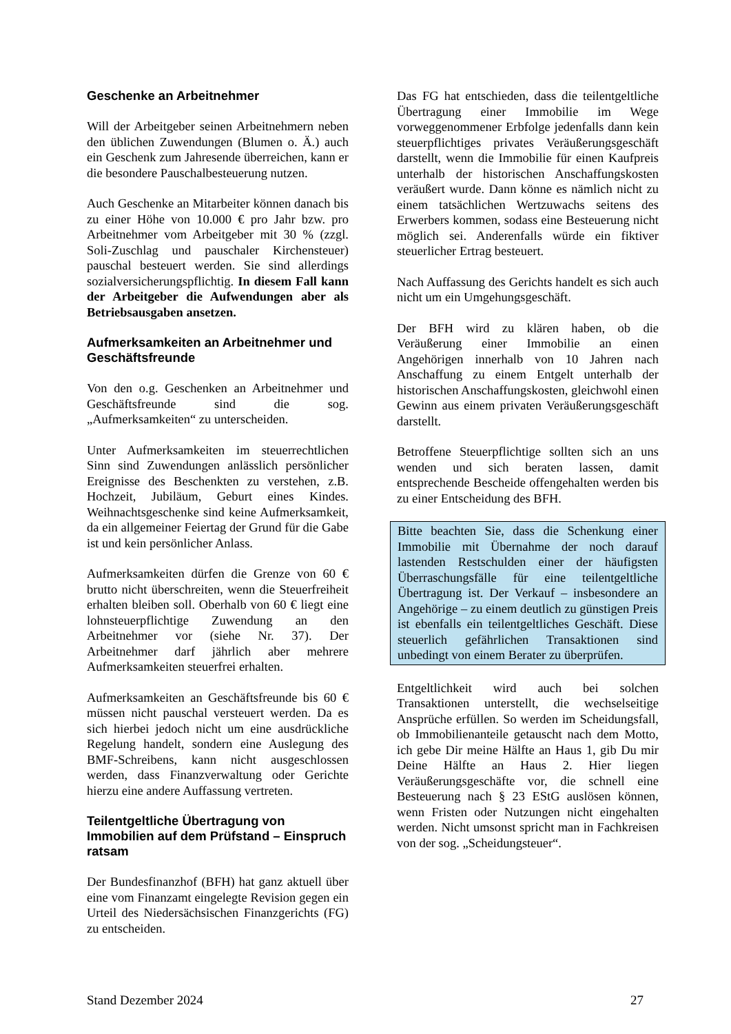Geschenke an Arbeitnehmer
Will der Arbeitgeber seinen Arbeitnehmern neben den üblichen Zuwendungen (Blumen o. Ä.) auch ein Geschenk zum Jahresende überreichen, kann er die besondere Pauschalbesteuerung nutzen.
Auch Geschenke an Mitarbeiter können danach bis zu einer Höhe von 10.000 € pro Jahr bzw. pro Arbeitnehmer vom Arbeitgeber mit 30 % (zzgl. Soli-Zuschlag und pauschaler Kirchensteuer) pauschal besteuert werden. Sie sind allerdings sozialversicherungspflichtig. In diesem Fall kann der Arbeitgeber die Aufwendungen aber als Betriebsausgaben ansetzen.
Aufmerksamkeiten an Arbeitnehmer und Geschäftsfreunde
Von den o.g. Geschenken an Arbeitnehmer und Geschäftsfreunde sind die sog. „Aufmerksamkeiten“ zu unterscheiden.
Unter Aufmerksamkeiten im steuerrechtlichen Sinn sind Zuwendungen anlässlich persönlicher Ereignisse des Beschenkten zu verstehen, z.B. Hochzeit, Jubiläum, Geburt eines Kindes. Weihnachtsgeschenke sind keine Aufmerksamkeit, da ein allgemeiner Feiertag der Grund für die Gabe ist und kein persönlicher Anlass.
Aufmerksamkeiten dürfen die Grenze von 60 € brutto nicht überschreiten, wenn die Steuerfreiheit erhalten bleiben soll. Oberhalb von 60 € liegt eine lohnsteuerpflichtige Zuwendung an den Arbeitnehmer vor (siehe Nr. 37). Der Arbeitnehmer darf jährlich aber mehrere Aufmerksamkeiten steuerfrei erhalten.
Aufmerksamkeiten an Geschäftsfreunde bis 60 € müssen nicht pauschal versteuert werden. Da es sich hierbei jedoch nicht um eine ausdrückliche Regelung handelt, sondern eine Auslegung des BMF-Schreibens, kann nicht ausgeschlossen werden, dass Finanzverwaltung oder Gerichte hierzu eine andere Auffassung vertreten.
Teilentgeltliche Übertragung von Immobilien auf dem Prüfstand – Einspruch ratsam
Der Bundesfinanzhof (BFH) hat ganz aktuell über eine vom Finanzamt eingelegte Revision gegen ein Urteil des Niedersächsischen Finanzgerichts (FG) zu entscheiden.
Das FG hat entschieden, dass die teilentgeltliche Übertragung einer Immobilie im Wege vorweggenommener Erbfolge jedenfalls dann kein steuerpflichtiges privates Veräußerungsgeschäft darstellt, wenn die Immobilie für einen Kaufpreis unterhalb der historischen Anschaffungskosten veräußert wurde. Dann könne es nämlich nicht zu einem tatsächlichen Wertzuwachs seitens des Erwerbers kommen, sodass eine Besteuerung nicht möglich sei. Anderenfalls würde ein fiktiver steuerlicher Ertrag besteuert.
Nach Auffassung des Gerichts handelt es sich auch nicht um ein Umgehungsgeschäft.
Der BFH wird zu klären haben, ob die Veräußerung einer Immobilie an einen Angehörigen innerhalb von 10 Jahren nach Anschaffung zu einem Entgelt unterhalb der historischen Anschaffungskosten, gleichwohl einen Gewinn aus einem privaten Veräußerungsgeschäft darstellt.
Betroffene Steuerpflichtige sollten sich an uns wenden und sich beraten lassen, damit entsprechende Bescheide offengehalten werden bis zu einer Entscheidung des BFH.
Bitte beachten Sie, dass die Schenkung einer Immobilie mit Übernahme der noch darauf lastenden Restschulden einer der häufigsten Überraschungsfälle für eine teilentgeltliche Übertragung ist. Der Verkauf – insbesondere an Angehörige – zu einem deutlich zu günstigen Preis ist ebenfalls ein teilentgeltliches Geschäft. Diese steuerlich gefährlichen Transaktionen sind unbedingt von einem Berater zu überprüfen.
Entgeltlichkeit wird auch bei solchen Transaktionen unterstellt, die wechselseitige Ansprüche erfüllen. So werden im Scheidungsfall, ob Immobilienanteile getauscht nach dem Motto, ich gebe Dir meine Hälfte an Haus 1, gib Du mir Deine Hälfte an Haus 2. Hier liegen Veräußerungsgeschäfte vor, die schnell eine Besteuerung nach § 23 EStG auslösen können, wenn Fristen oder Nutzungen nicht eingehalten werden. Nicht umsonst spricht man in Fachkreisen von der sog. „Scheidungsteuer“.
Stand Dezember 2024 27